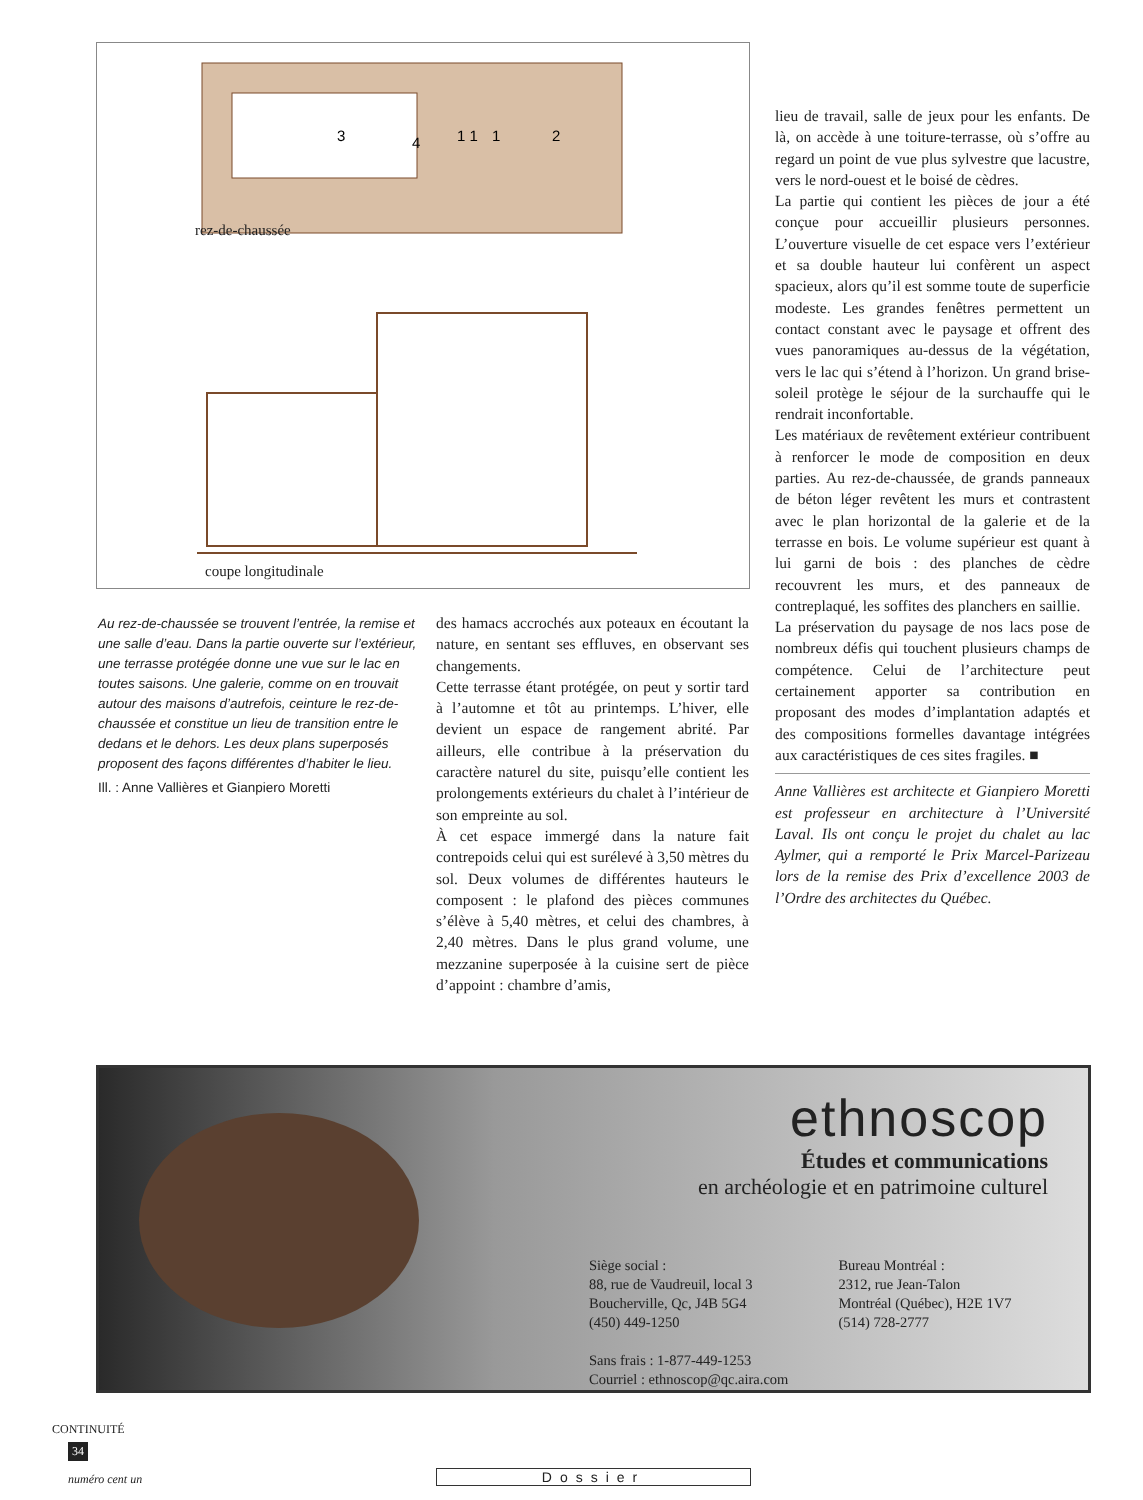3
4
1 1
1
2
rez-de-chaussée
coupe longitudinale
Au rez-de-chaussée se trouvent l’entrée, la remise et une salle d’eau. Dans la partie ouverte sur l’extérieur, une terrasse protégée donne une vue sur le lac en toutes saisons. Une galerie, comme on en trouvait autour des maisons d’autrefois, ceinture le rez-de-chaussée et constitue un lieu de transition entre le dedans et le dehors. Les deux plans superposés proposent des façons différentes d’habiter le lieu.
Ill. : Anne Vallières et Gianpiero Moretti
des hamacs accrochés aux poteaux en écoutant la nature, en sentant ses effluves, en observant ses changements.
Cette terrasse étant protégée, on peut y sortir tard à l’automne et tôt au printemps. L’hiver, elle devient un espace de rangement abrité. Par ailleurs, elle contribue à la préservation du caractère naturel du site, puisqu’elle contient les prolongements extérieurs du chalet à l’intérieur de son empreinte au sol.
À cet espace immergé dans la nature fait contrepoids celui qui est surélevé à 3,50 mètres du sol. Deux volumes de différentes hauteurs le composent : le plafond des pièces communes s’élève à 5,40 mètres, et celui des chambres, à 2,40 mètres. Dans le plus grand volume, une mezzanine superposée à la cuisine sert de pièce d’appoint : chambre d’amis,
lieu de travail, salle de jeux pour les enfants. De là, on accède à une toiture-terrasse, où s’offre au regard un point de vue plus sylvestre que lacustre, vers le nord-ouest et le boisé de cèdres.
La partie qui contient les pièces de jour a été conçue pour accueillir plusieurs personnes. L’ouverture visuelle de cet espace vers l’extérieur et sa double hauteur lui confèrent un aspect spacieux, alors qu’il est somme toute de superficie modeste. Les grandes fenêtres permettent un contact constant avec le paysage et offrent des vues panoramiques au-dessus de la végétation, vers le lac qui s’étend à l’horizon. Un grand brise-soleil protège le séjour de la surchauffe qui le rendrait inconfortable.
Les matériaux de revêtement extérieur contribuent à renforcer le mode de composition en deux parties. Au rez-de-chaussée, de grands panneaux de béton léger revêtent les murs et contrastent avec le plan horizontal de la galerie et de la terrasse en bois. Le volume supérieur est quant à lui garni de bois : des planches de cèdre recouvrent les murs, et des panneaux de contreplaqué, les soffites des planchers en saillie.
La préservation du paysage de nos lacs pose de nombreux défis qui touchent plusieurs champs de compétence. Celui de l’architecture peut certainement apporter sa contribution en proposant des modes d’implantation adaptés et des compositions formelles davantage intégrées aux caractéristiques de ces sites fragiles. ■
Anne Vallières est architecte et Gianpiero Moretti est professeur en architecture à l’Université Laval. Ils ont conçu le projet du chalet au lac Aylmer, qui a remporté le Prix Marcel-Parizeau lors de la remise des Prix d’excellence 2003 de l’Ordre des architectes du Québec.
ethnoscop
Études et communications
en archéologie et en patrimoine culturel
Siège social :
88, rue de Vaudreuil, local 3
Boucherville, Qc, J4B 5G4
(450) 449-1250
Sans frais : 1-877-449-1253
Courriel : ethnoscop@qc.aira.com
Bureau Montréal :
2312, rue Jean-Talon
Montréal (Québec), H2E 1V7
(514) 728-2777
CONTINUITÉ
34
numéro cent un Dossier